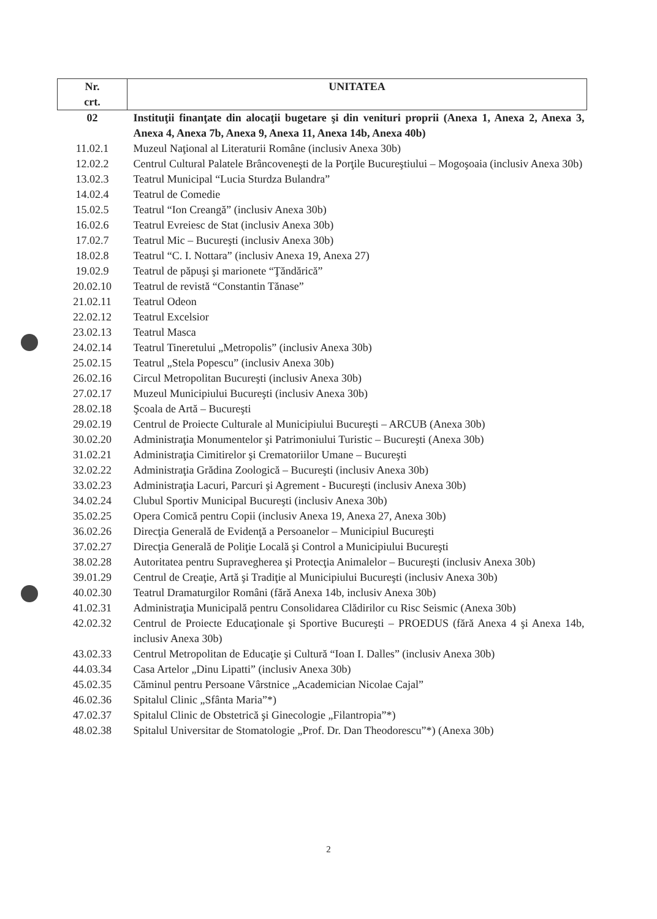| Nr. crt. | UNITATEA |
| --- | --- |
| 02 | Instituţii finanţate din alocaţii bugetare şi din venituri proprii (Anexa 1, Anexa 2, Anexa 3, Anexa 4, Anexa 7b, Anexa 9, Anexa 11, Anexa 14b, Anexa 40b) |
| 11.02.1 | Muzeul Naţional al Literaturii Române (inclusiv Anexa 30b) |
| 12.02.2 | Centrul Cultural Palatele Brâncoveneşti de la Porţile Bucureştiului – Mogoşoaia (inclusiv Anexa 30b) |
| 13.02.3 | Teatrul Municipal “Lucia Sturdza Bulandra” |
| 14.02.4 | Teatrul de Comedie |
| 15.02.5 | Teatrul “Ion Creangă” (inclusiv Anexa 30b) |
| 16.02.6 | Teatrul Evreiesc de Stat (inclusiv Anexa 30b) |
| 17.02.7 | Teatrul Mic – Bucureşti (inclusiv Anexa 30b) |
| 18.02.8 | Teatrul “C. I. Nottara” (inclusiv Anexa 19, Anexa 27) |
| 19.02.9 | Teatrul de păpuşi şi marionete “Ţăndărică” |
| 20.02.10 | Teatrul de revistă “Constantin Tănase” |
| 21.02.11 | Teatrul Odeon |
| 22.02.12 | Teatrul Excelsior |
| 23.02.13 | Teatrul Masca |
| 24.02.14 | Teatrul Tineretului „Metropolis” (inclusiv Anexa 30b) |
| 25.02.15 | Teatrul „Stela Popescu” (inclusiv Anexa 30b) |
| 26.02.16 | Circul Metropolitan Bucureşti (inclusiv Anexa 30b) |
| 27.02.17 | Muzeul Municipiului Bucureşti (inclusiv Anexa 30b) |
| 28.02.18 | Şcoala de Artă – Bucureşti |
| 29.02.19 | Centrul de Proiecte Culturale al Municipiului Bucureşti – ARCUB (Anexa 30b) |
| 30.02.20 | Administraţia Monumentelor şi Patrimoniului Turistic – Bucureşti (Anexa 30b) |
| 31.02.21 | Administraţia Cimitirelor şi Crematoriilor Umane – Bucureşti |
| 32.02.22 | Administraţia Grădina Zoologică – Bucureşti (inclusiv Anexa 30b) |
| 33.02.23 | Administraţia Lacuri, Parcuri şi Agrement - Bucureşti (inclusiv Anexa 30b) |
| 34.02.24 | Clubul Sportiv Municipal Bucureşti (inclusiv Anexa 30b) |
| 35.02.25 | Opera Comică pentru Copii (inclusiv Anexa 19, Anexa 27, Anexa 30b) |
| 36.02.26 | Direcţia Generală de Evidenţă a Persoanelor – Municipiul Bucureşti |
| 37.02.27 | Direcţia Generală de Poliţie Locală şi Control a Municipiului Bucureşti |
| 38.02.28 | Autoritatea pentru Supravegherea şi Protecţia Animalelor – Bucureşti (inclusiv Anexa 30b) |
| 39.01.29 | Centrul de Creaţie, Artă şi Tradiţie al Municipiului Bucureşti (inclusiv Anexa 30b) |
| 40.02.30 | Teatrul Dramaturgilor Români (fără Anexa 14b, inclusiv Anexa 30b) |
| 41.02.31 | Administraţia Municipală pentru Consolidarea Clădirilor cu Risc Seismic (Anexa 30b) |
| 42.02.32 | Centrul de Proiecte Educaţionale şi Sportive Bucureşti – PROEDUS (fără Anexa 4 şi Anexa 14b, inclusiv Anexa 30b) |
| 43.02.33 | Centrul Metropolitan de Educaţie şi Cultură “Ioan I. Dalles” (inclusiv Anexa 30b) |
| 44.03.34 | Casa Artelor „Dinu Lipatti” (inclusiv Anexa 30b) |
| 45.02.35 | Căminul pentru Persoane Vârstnice „Academician Nicolae Cajal” |
| 46.02.36 | Spitalul Clinic „Sfânta Maria”*) |
| 47.02.37 | Spitalul Clinic de Obstetrică şi Ginecologie „Filantropia”*) |
| 48.02.38 | Spitalul Universitar de Stomatologie „Prof. Dr. Dan Theodorescu”*) (Anexa 30b) |
2